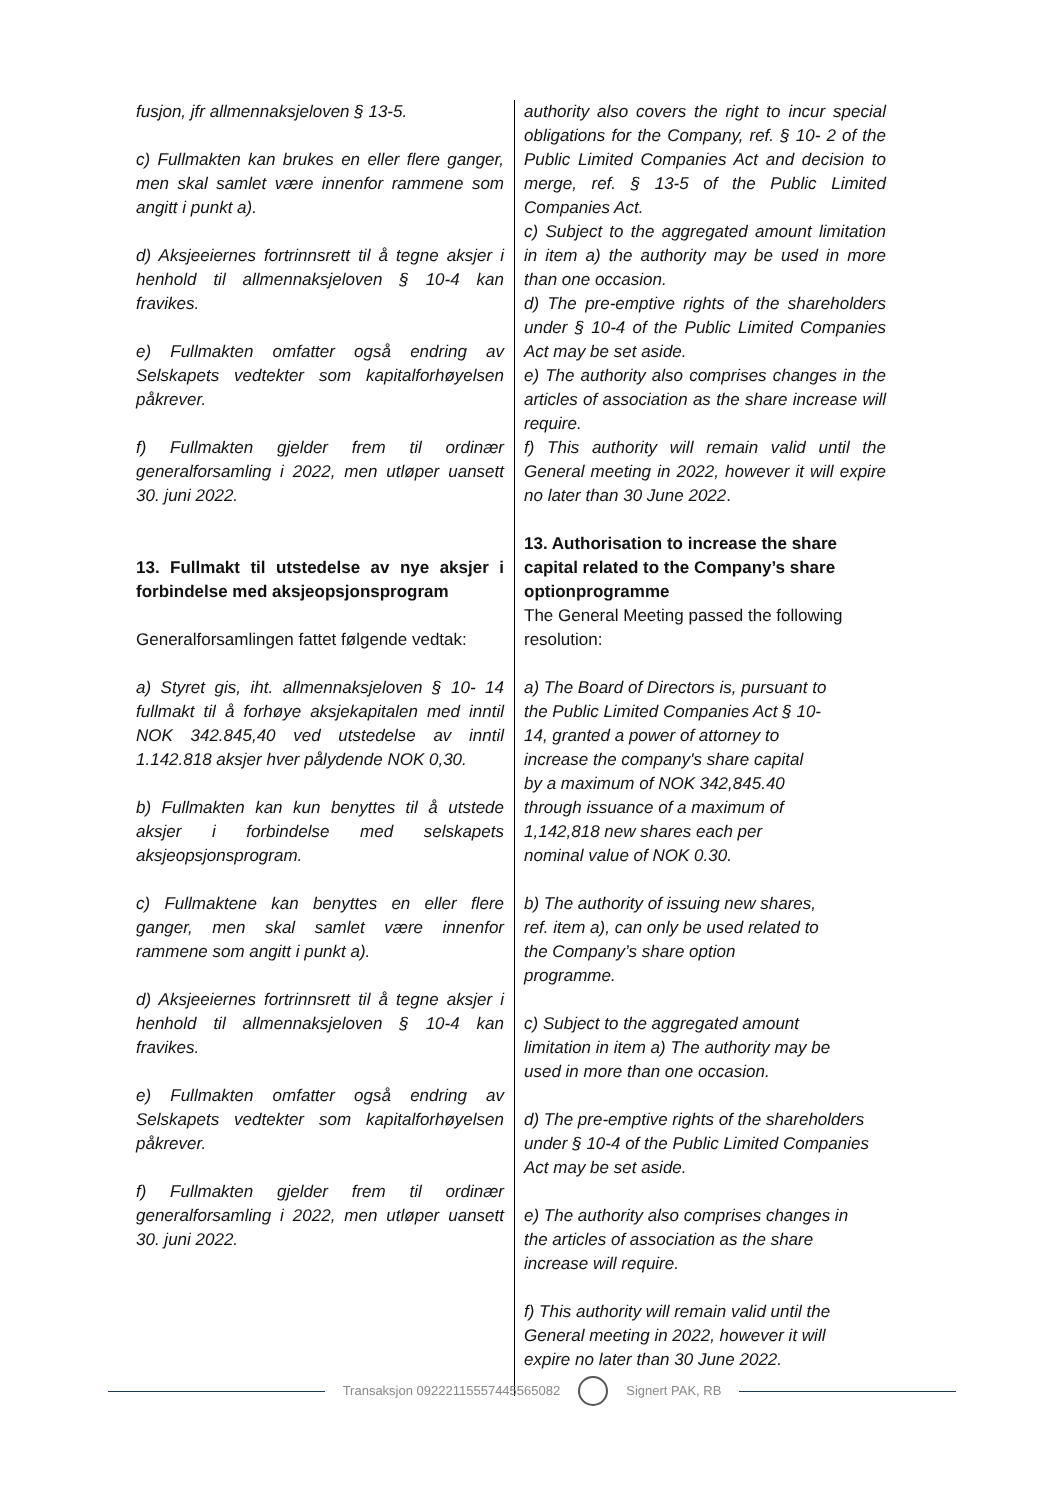fusjon, jfr allmennaksjeloven § 13-5.
c) Fullmakten kan brukes en eller flere ganger, men skal samlet være innenfor rammene som angitt i punkt a).
d) Aksjeeiernes fortrinnsrett til å tegne aksjer i henhold til allmennaksjeloven § 10-4 kan fravikes.
e) Fullmakten omfatter også endring av Selskapets vedtekter som kapitalforhøyelsen påkrever.
f) Fullmakten gjelder frem til ordinær generalforsamling i 2022, men utløper uansett 30. juni 2022.
13. Fullmakt til utstedelse av nye aksjer i forbindelse med aksjeopsjonsprogram
Generalforsamlingen fattet følgende vedtak:
a) Styret gis, iht. allmennaksjeloven § 10- 14 fullmakt til å forhøye aksjekapitalen med inntil NOK 342.845,40 ved utstedelse av inntil 1.142.818 aksjer hver pålydende NOK 0,30.
b) Fullmakten kan kun benyttes til å utstede aksjer i forbindelse med selskapets aksjeopsjonsprogram.
c) Fullmaktene kan benyttes en eller flere ganger, men skal samlet være innenfor rammene som angitt i punkt a).
d) Aksjeeiernes fortrinnsrett til å tegne aksjer i henhold til allmennaksjeloven § 10-4 kan fravikes.
e) Fullmakten omfatter også endring av Selskapets vedtekter som kapitalforhøyelsen påkrever.
f) Fullmakten gjelder frem til ordinær generalforsamling i 2022, men utløper uansett 30. juni 2022.
authority also covers the right to incur special obligations for the Company, ref. § 10- 2 of the Public Limited Companies Act and decision to merge, ref. § 13-5 of the Public Limited Companies Act.
c) Subject to the aggregated amount limitation in item a) the authority may be used in more than one occasion.
d) The pre-emptive rights of the shareholders under § 10-4 of the Public Limited Companies Act may be set aside.
e) The authority also comprises changes in the articles of association as the share increase will require.
f) This authority will remain valid until the General meeting in 2022, however it will expire no later than 30 June 2022.
13. Authorisation to increase the share capital related to the Company’s share optionprogramme
The General Meeting passed the following resolution:
a) The Board of Directors is, pursuant to
the Public Limited Companies Act § 10-
14, granted a power of attorney to
increase the company's share capital
by a maximum of NOK 342,845.40
through issuance of a maximum of
1,142,818 new shares each per
nominal value of NOK 0.30.
b) The authority of issuing new shares,
ref. item a), can only be used related to
the Company’s share option
programme.
c) Subject to the aggregated amount
limitation in item a) The authority may be
used in more than one occasion.
d) The pre-emptive rights of the shareholders under § 10-4 of the Public Limited Companies Act may be set aside.
e) The authority also comprises changes in
the articles of association as the share
increase will require.
f) This authority will remain valid until the
General meeting in 2022, however it will
expire no later than 30 June 2022.
Transaksjon 09222115557445565082
Signert PAK, RB